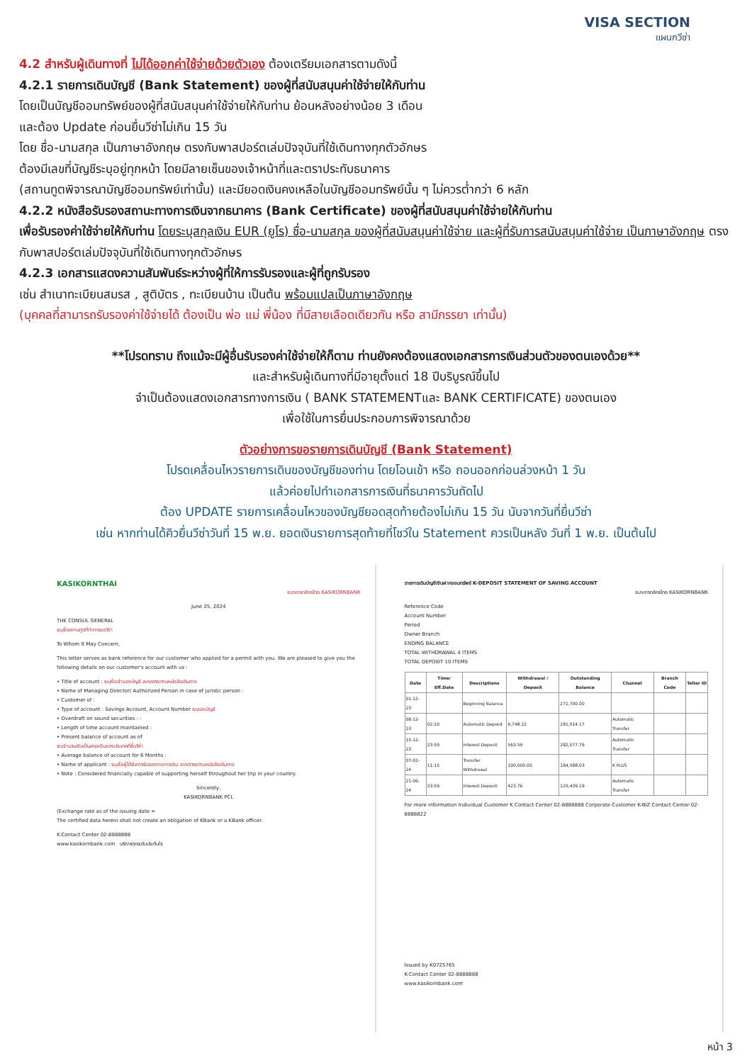VISA SECTION
แผนกวีซ่า
4.2 สำหรับผู้เดินทางที่ ไม่ได้ออกค่าใช้จ่ายด้วยตัวเอง ต้องเตรียมเอกสารตามดังนี้
4.2.1 รายการเดินบัญชี (Bank Statement) ของผู้ที่สนับสนุนค่าใช้จ่ายให้กับท่าน
โดยเป็นบัญชีออมทรัพย์ของผู้ที่สนับสนุนค่าใช้จ่ายให้กับท่าน ย้อนหลังอย่างน้อย 3 เดือน
และต้อง Update ก่อนยื่นวีซ่าไม่เกิน 15 วัน
โดย ชื่อ-นามสกุล เป็นภาษาอังกฤษ ตรงกับพาสปอร์ตเล่มปัจจุบันที่ใช้เดินทางทุกตัวอักษร
ต้องมีเลขที่บัญชีระบุอยู่ทุกหน้า โดยมีลายเซ็นของเจ้าหน้าที่และตราประทับธนาคาร
(สถานทูตพิจารณาบัญชีออมทรัพย์เท่านั้น) และมียอดเงินคงเหลือในบัญชีออมทรัพย์นั้น ๆ ไม่ควรต่ำกว่า 6 หลัก
4.2.2 หนังสือรับรองสถานะทางการเงินจากธนาคาร (Bank Certificate) ของผู้ที่สนับสนุนค่าใช้จ่ายให้กับท่าน
เพื่อรับรองค่าใช้จ่ายให้กับท่าน โดยระบุสกุลเงิน EUR (ยูโร) ชื่อ-นามสกุล ของผู้ที่สนับสนุนค่าใช้จ่าย และผู้ที่รับการสนับสนุนค่าใช้จ่าย เป็นภาษาอังกฤษ ตรงกับพาสปอร์ตเล่มปัจจุบันที่ใช้เดินทางทุกตัวอักษร
4.2.3 เอกสารแสดงความสัมพันธ์ระหว่างผู้ที่ให้การรับรองและผู้ที่ถูกรับรอง
เช่น สำเนาทะเบียนสมรส , สูติบัตร , ทะเบียนบ้าน เป็นต้น พร้อมแปลเป็นภาษาอังกฤษ
(บุคคลที่สามารถรับรองค่าใช้จ่ายได้ ต้องเป็น พ่อ แม่ พี่น้อง ที่มีสายเลือดเดียวกัน หรือ สามีภรรยา เท่านั้น)
**โปรดทราบ ถึงแม้จะมีผู้อื่นรับรองค่าใช้จ่ายให้ก็ตาม ท่านยังคงต้องแสดงเอกสารการเงินส่วนตัวของตนเองด้วย**
และสำหรับผู้เดินทางที่มีอายุตั้งแต่ 18 ปีบริบูรณ์ขึ้นไป
จำเป็นต้องแสดงเอกสารทางการเงิน ( BANK STATEMENTและ BANK CERTIFICATE) ของตนเอง
เพื่อใช้ในการยื่นประกอบการพิจารณาด้วย
ตัวอย่างการขอรายการเดินบัญชี (Bank Statement)
โปรดเคลื่อนไหวรายการเดินของบัญชีของท่าน โดยโอนเข้า หรือ ถอนออกก่อนล่วงหน้า 1 วัน
แล้วค่อยไปทำเอกสารการเงินที่ธนาคารวันถัดไป
ต้อง UPDATE รายการเคลื่อนไหวของบัญชียอดสุดท้ายต้องไม่เกิน 15 วัน นับจากวันที่ยื่นวีซ่า
เช่น หากท่านได้คิวยื่นวีซ่าวันที่ 15 พ.ย. ยอดเงินรายการสุดท้ายที่โชว์ใน Statement ควรเป็นหลัง วันที่ 1 พ.ย. เป็นต้นไป
KASIKORNTHAI
ธนาคารกสิกรไทย KASIKORNBANK
June 25, 2024
THE CONSUL GENERAL
ระบุชื่อสถานทูตที่ทำการขอวีซ่า
To Whom It May Concern,
This letter serves as bank reference for our customer who applied for a permit with you. We are pleased to give you the following details on our customer's account with us :
• Title of account : ระบุชื่อเจ้าของบัญชี สะกดตรงตามหนังสือเดินทาง
• Name of Managing Director/ Authorized Person in case of juristic person :
• Customer of :
• Type of account : Savings Account, Account Number ระบุเลขบัญชี
• Overdraft on sound securities : -
• Length of time account maintained :
• Present balance of account as of
ระบุจำนวนเงินเป็นสกุลเงินของประเทศที่ยื่นวีซ่า
• Average balance of account for 6 Months :
• Name of applicant : ระบุชื่อผู้ได้รับการรับรองทางการเงิน สะกดตรงตามหนังสือเดินทาง
• Note : Considered financially capable of supporting herself throughout her trip in your country.
Sincerely,
KASIKORNBANK PCL
(Exchange rate as of the issuing date =
The certified data herein shall not create an obligation of KBank or a KBank officer.
K-Contact Center 02-8888888
www.kasikornbank.com บริการทุกระดับประทับใจ
รายการเดินบัญชีเงินฝากออมทรัพย์ K-DEPOSIT STATEMENT OF SAVING ACCOUNT
ธนาคารกสิกรไทย KASIKORNBANK
Reference Code
Account Number
Period
Owner Branch
ENDING BALANCE
TOTAL WITHDRAWAL 4 ITEMS
TOTAL DEPOSIT 10 ITEMS
| Date | Time/ Eff.Date | Descriptions | Withdrawal / Deposit | Outstanding Balance | Channel | Branch Code | Teller ID |
| --- | --- | --- | --- | --- | --- | --- | --- |
| 01-12-23 | | Beginning Balance | | 271,700.00 | | | |
| 08-12-23 | 02:10 | Automatic Deposit | 9,748.22 | 281,514.17 | Automatic Transfer | | |
| 15-12-23 | 23:59 | Interest Deposit | 563.59 | 282,077.76 | Automatic Transfer | | |
| 07-02-24 | 11:15 | Transfer Withdrawal | 100,000.00 | 184,588.03 | K PLUS | | |
| 21-06-24 | 23:59 | Interest Deposit | 423.76 | 125,439.19 | Automatic Transfer | | |
For more information Individual Customer K Contact Center 02-8888888 Corporate Customer K-BIZ Contact Center 02-8888822
Issued by K0725765
K-Contact Center 02-8888888
www.kasikornbank.com
หน้า 3